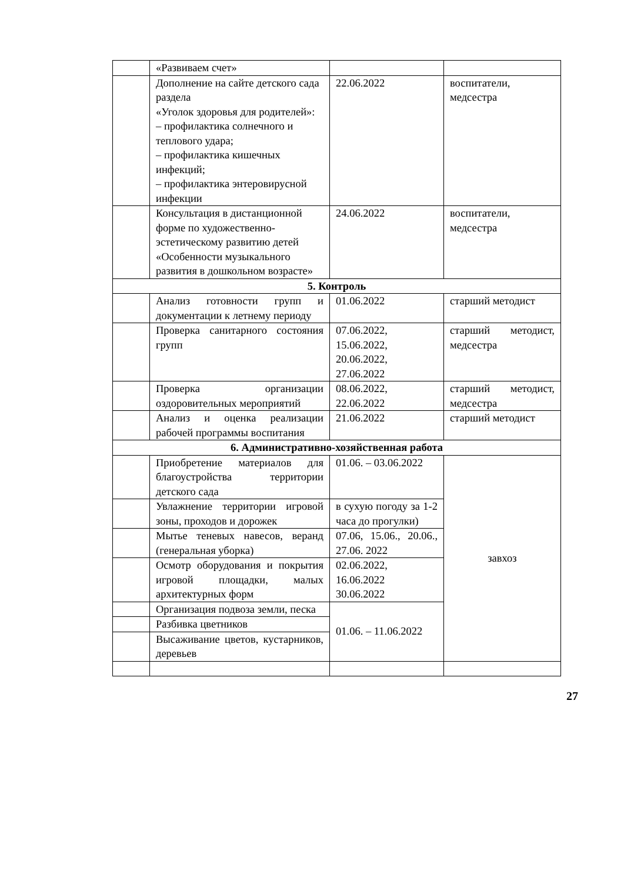| | «Развиваем счет» | | |
| | Дополнение на сайте детского сада раздела «Уголок здоровья для родителей»: – профилактика солнечного и теплового удара; – профилактика кишечных инфекций; – профилактика энтеровирусной инфекции | 22.06.2022 | воспитатели, медсестра |
| | Консультация в дистанционной форме по художественно-эстетическому развитию детей «Особенности музыкального развития в дошкольном возрасте» | 24.06.2022 | воспитатели, медсестра |
| 5. Контроль | | | |
| | Анализ готовности групп и документации к летнему периоду | 01.06.2022 | старший методист |
| | Проверка санитарного состояния групп | 07.06.2022, 15.06.2022, 20.06.2022, 27.06.2022 | старший методист, медсестра |
| | Проверка организации оздоровительных мероприятий | 08.06.2022, 22.06.2022 | старший методист, медсестра |
| | Анализ и оценка реализации рабочей программы воспитания | 21.06.2022 | старший методист |
| 6. Административно-хозяйственная работа | | | |
| | Приобретение материалов для благоустройства территории детского сада | 01.06. – 03.06.2022 | завхоз |
| | Увлажнение территории игровой зоны, проходов и дорожек | в сухую погоду за 1-2 часа до прогулки) | |
| | Мытье теневых навесов, веранд (генеральная уборка) | 07.06, 15.06., 20.06., 27.06. 2022 | |
| | Осмотр оборудования и покрытия игровой площадки, малых архитектурных форм | 02.06.2022, 16.06.2022 30.06.2022 | |
| | Организация подвоза земли, песка | 01.06. – 11.06.2022 | |
| | Разбивка цветников | | |
| | Высаживание цветов, кустарников, деревьев | | |
27